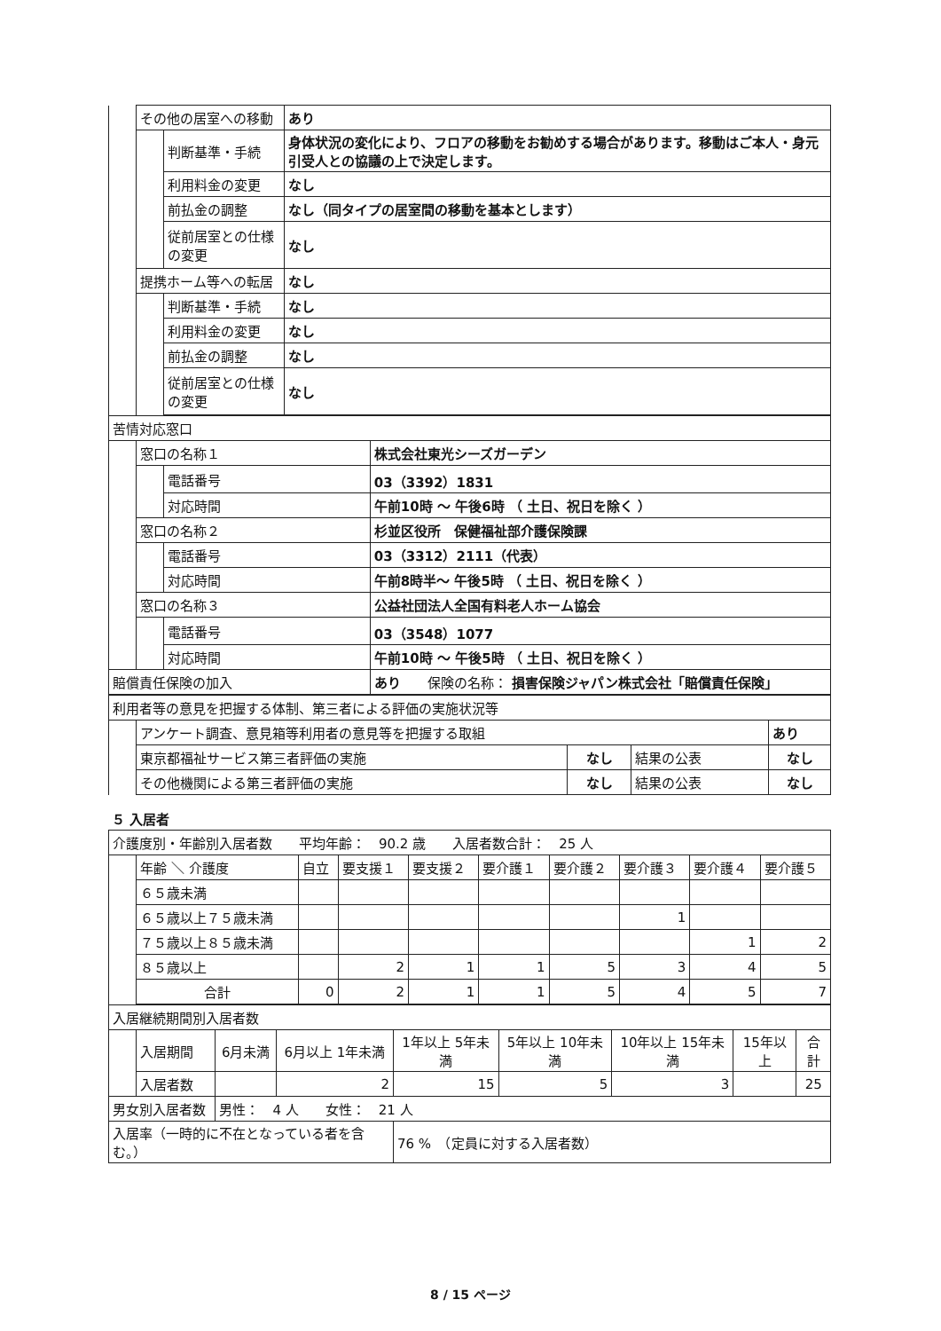| | その他の居室への移動 | | あり |
| | | 判断基準・手続 | 身体状況の変化により、フロアの移動をお勧めする場合があります。移動はご本人・身元引受人との協議の上で決定します。 |
| | | 利用料金の変更 | なし |
| | | 前払金の調整 | なし（同タイプの居室間の移動を基本とします） |
| | | 従前居室との仕様の変更 | なし |
| | 提携ホーム等への転居 | | なし |
| | | 判断基準・手続 | なし |
| | | 利用料金の変更 | なし |
| | | 前払金の調整 | なし |
| | | 従前居室との仕様の変更 | なし |
| 苦情対応窓口 | | | |
| | 窓口の名称１ | | 株式会社東光シーズガーデン |
| | | 電話番号 | 03（3392）1831 |
| | | 対応時間 | 午前10時 ～ 午後6時 （ 土日、祝日を除く ） |
| | 窓口の名称２ | | 杉並区役所 保健福祉部介護保険課 |
| | | 電話番号 | 03（3312）2111（代表） |
| | | 対応時間 | 午前8時半～ 午後5時 （ 土日、祝日を除く ） |
| | 窓口の名称３ | | 公益社団法人全国有料老人ホーム協会 |
| | | 電話番号 | 03（3548）1077 |
| | | 対応時間 | 午前10時 ～ 午後5時 （ 土日、祝日を除く ） |
| 賠償責任保険の加入 | | | あり 保険の名称： 損害保険ジャパン株式会社「賠償責任保険」 |
| 利用者等の意見を把握する体制、第三者による評価の実施状況等 | | | | |
| | アンケート調査、意見箱等利用者の意見等を把握する取組 | | | あり |
| | 東京都福祉サービス第三者評価の実施 | なし | 結果の公表 | なし |
| | その他機関による第三者評価の実施 | なし | 結果の公表 | なし |
５ 入居者
| 介護度別・年齢別入居者数 平均年齢： 90.2 歳 入居者数合計： 25 人 | | | | | | | | | |
| | 年齢 ＼ 介護度 | 自立 | 要支援１ | 要支援２ | 要介護１ | 要介護２ | 要介護３ | 要介護４ | 要介護５ |
| | ６５歳未満 | | | | | | | | |
| | ６５歳以上７５歳未満 | | | | | | 1 | | |
| | ７５歳以上８５歳未満 | | | | | | | 1 | 2 |
| | ８５歳以上 | | 2 | 1 | 1 | 5 | 3 | 4 | 5 |
| | 合計 | 0 | 2 | 1 | 1 | 5 | 4 | 5 | 7 |
| 入居継続期間別入居者数 | | | | | | | | |
| | 入居期間 | 6月未満 | 6月以上 1年未満 | 1年以上 5年未満 | 5年以上 10年未満 | 10年以上 15年未満 | 15年以上 | 合計 |
| | 入居者数 | | 2 | 15 | 5 | 3 | | 25 |
| 男女別入居者数 | | 男性： 4 人 女性： 21 人 | | | | | | |
| 入居率（一時的に不在となっている者を含む。） | | | | 76 % （定員に対する入居者数） | | | | |
8 / 15 ページ